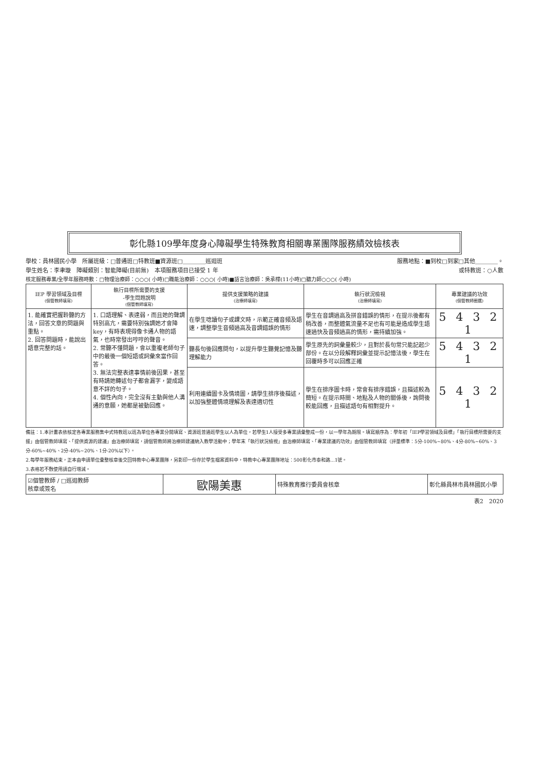彰化縣109學年度身心障礙學生特殊教育相關專業團隊服務績效檢核表
學校：員林國民小學　所屬班級：□普通班□特教班■資源班□＿＿＿＿巡迴班 服務地點：■到校□到家□其他＿＿＿＿。
學生姓名：李聿璇　障礙類別：智能障礙(目前無)　本項服務項目已接受 1 年 或特教班：○人數
核定服務專業/全學年服務時數：□物理治療師：○○○( 小時)□職能治療師：○○○( 小時)■語言治療師：吳承樺(11小時)□聽力師○○○( 小時)
| IEP 學習領域及目標 (個管教師填寫) | 執行目標所需要的支援 -學生問題說明 (個管教師填寫) | 提供支援策略的建議 (治療師填寫) | 執行狀況檢視 (治療師填寫) | 專業建議的功效 (個管教師圈選) |
| --- | --- | --- | --- | --- |
| 1. 能確實把握聆聽的方法，回答文章的問題與重點。 2. 回答問題時，能說出語意完整的話。 | 1. 口語理解、表達弱，而且她的聲調特別高亢，需要特別強調她才會降key，有時表現得像卡通人物的語氣，也時常發出哼哼的聲音。 2. 常聽不懂問題，會以重複老師句子中的最後一個短語或詞彙來當作回答。 3. 無法完整表達事情前後因果，甚至有時請她轉述句子都會漏字，變成語意不詳的句子。 4. 個性內向，完全沒有主動與他人溝通的意願，她都是被動回應。 | 在學生唸讀句子或課文時，示範正確音頻及語速，調整學生音頻過高及音調錯誤的情形 | 學生在音調過高及拼音錯誤的情形，在提示後都有稍改善，而整體氣流量不足也有可能是造成學生語速過快及音頻過高的情形，需持續加強。 | 5 4 3 2 1 |
| | | 聽長句後回應問句，以提升學生聽覺記憶及聽理解能力 | 學生原先的詞彙量較少，且對於長句常只能記起少部份。在以分段解釋詞彙並提示記憶法後，學生在回覆時多可以回應正確 | 5 4 3 2 1 |
| | | 利用連續圖卡及情境圖，請學生排序後描述，以加強整體情境理解及表達適切性 | 學生在排序圖卡時，常會有排序錯誤，且描述較為簡短。在提示時間、地點及人物的關係後，詢問後較能回應，且描述語句有相對提升。 | 5 4 3 2 1 |
備註：1.本計畫表依核定各專業服務集中式特教班以班為單位各專業分開填寫、資源班普通班學生以人為單位，若學生1人接受多專業請彙整成一份，以一學年為期限。填寫順序為：學年初「IEP學習領域及目標」「執行目標所需要的支援」由個管教師填寫、「提供資源的建議」由治療師填寫，請個管教師將治療師建議納入教學活動中；學年末「執行狀況檢視」由治療師填寫、「專業建議的功效」由個管教師填寫（評量標準：5分-100%~80%、4分-80%~60%、3分-60%~40%、2分-40%~20%、1分-20%以下）。
2.每學年服務結束，正本由申請單位彙整核章後交回特教中心專業團隊，另影印一份存於學生檔案資料中，特教中心專業團隊地址：500彰化市泰和路…1號。
3.表格若不敷使用請自行增減。
| ☑個管教師 / □巡迴教師 核章或簽名 | 歐陽美惠 | 特殊教育推行委員會核章 | 彰化縣員林市員林國民小學 |
表2　2020